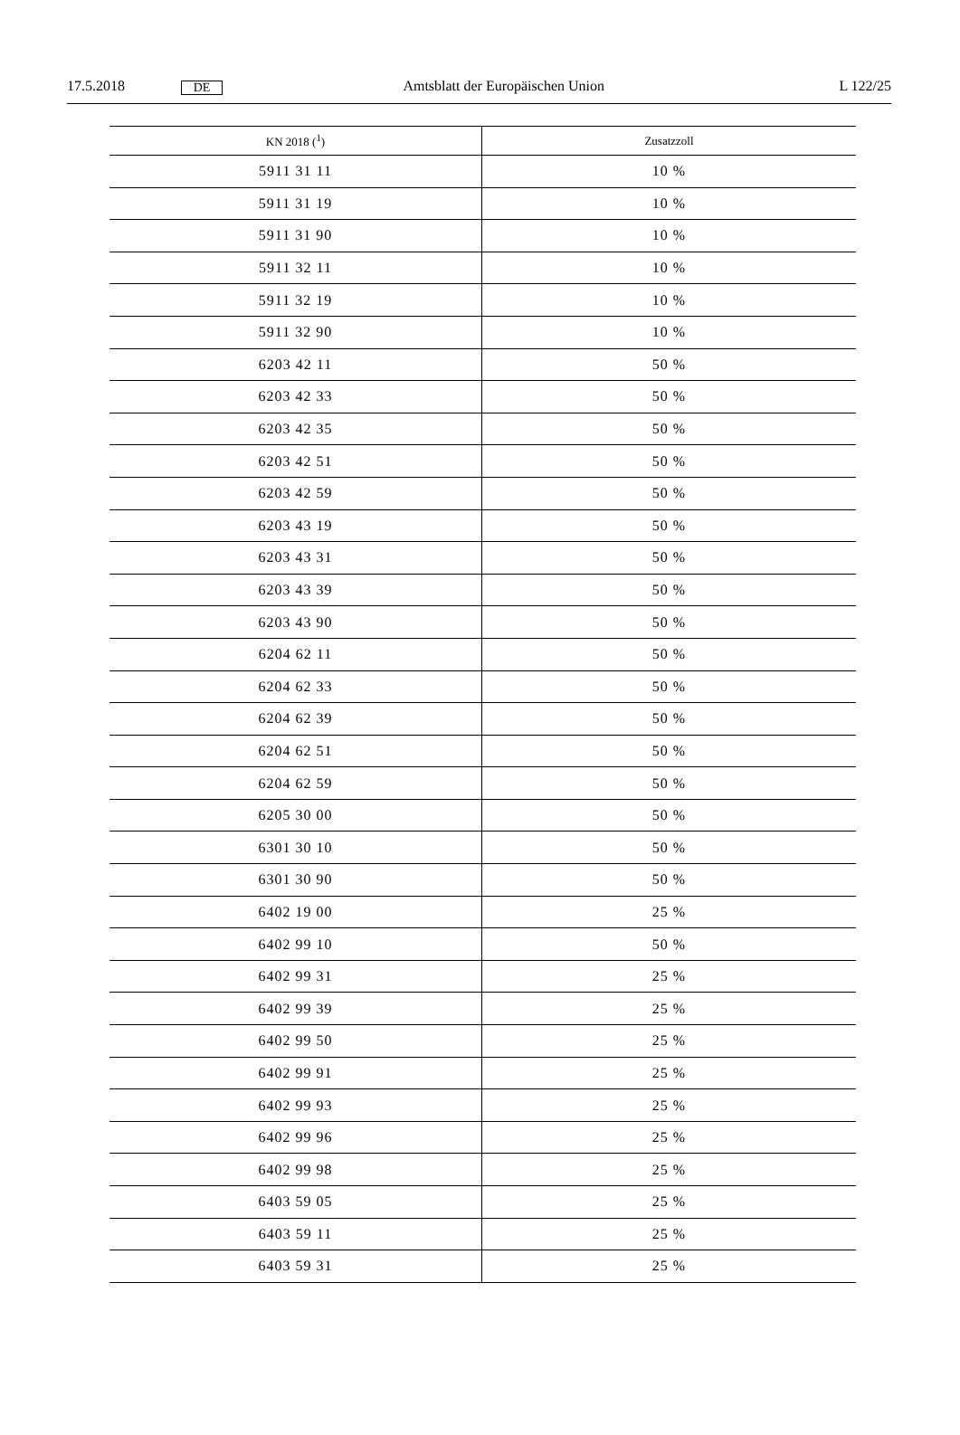17.5.2018 DE Amtsblatt der Europäischen Union L 122/25
| KN 2018 (<sup>1</sup>) | Zusatzzoll |
| --- | --- |
| 5911 31 11 | 10 % |
| 5911 31 19 | 10 % |
| 5911 31 90 | 10 % |
| 5911 32 11 | 10 % |
| 5911 32 19 | 10 % |
| 5911 32 90 | 10 % |
| 6203 42 11 | 50 % |
| 6203 42 33 | 50 % |
| 6203 42 35 | 50 % |
| 6203 42 51 | 50 % |
| 6203 42 59 | 50 % |
| 6203 43 19 | 50 % |
| 6203 43 31 | 50 % |
| 6203 43 39 | 50 % |
| 6203 43 90 | 50 % |
| 6204 62 11 | 50 % |
| 6204 62 33 | 50 % |
| 6204 62 39 | 50 % |
| 6204 62 51 | 50 % |
| 6204 62 59 | 50 % |
| 6205 30 00 | 50 % |
| 6301 30 10 | 50 % |
| 6301 30 90 | 50 % |
| 6402 19 00 | 25 % |
| 6402 99 10 | 50 % |
| 6402 99 31 | 25 % |
| 6402 99 39 | 25 % |
| 6402 99 50 | 25 % |
| 6402 99 91 | 25 % |
| 6402 99 93 | 25 % |
| 6402 99 96 | 25 % |
| 6402 99 98 | 25 % |
| 6403 59 05 | 25 % |
| 6403 59 11 | 25 % |
| 6403 59 31 | 25 % |